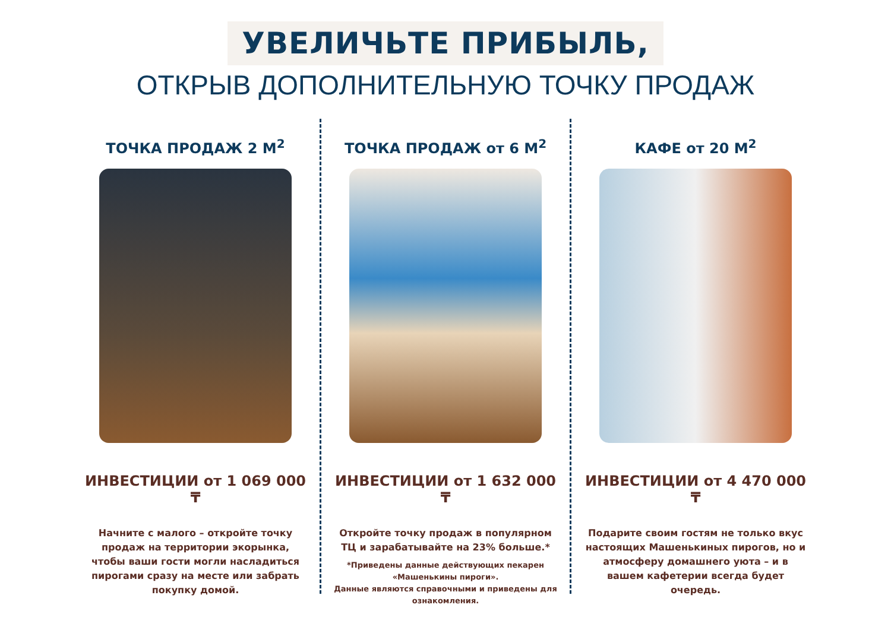УВЕЛИЧЬТЕ ПРИБЫЛЬ,
ОТКРЫВ ДОПОЛНИТЕЛЬНУЮ ТОЧКУ ПРОДАЖ
ТОЧКА ПРОДАЖ 2 М<sup>2</sup>
ИНВЕСТИЦИИ от 1 069 000 ₸
Начните с малого – откройте точку продаж на территории экорынка, чтобы ваши гости могли насладиться пирогами сразу на месте или забрать покупку домой.
ТОЧКА ПРОДАЖ от 6 М<sup>2</sup>
ИНВЕСТИЦИИ от 1 632 000 ₸
Откройте точку продаж в популярном ТЦ и зарабатывайте на 23% больше.*
*Приведены данные действующих пекарен «Машенькины пироги».
Данные являются справочными и приведены для ознакомления.
КАФЕ от 20 М<sup>2</sup>
ИНВЕСТИЦИИ от 4 470 000 ₸
Подарите своим гостям не только вкус настоящих Машенькиных пирогов, но и атмосферу домашнего уюта – и в вашем кафетерии всегда будет очередь.